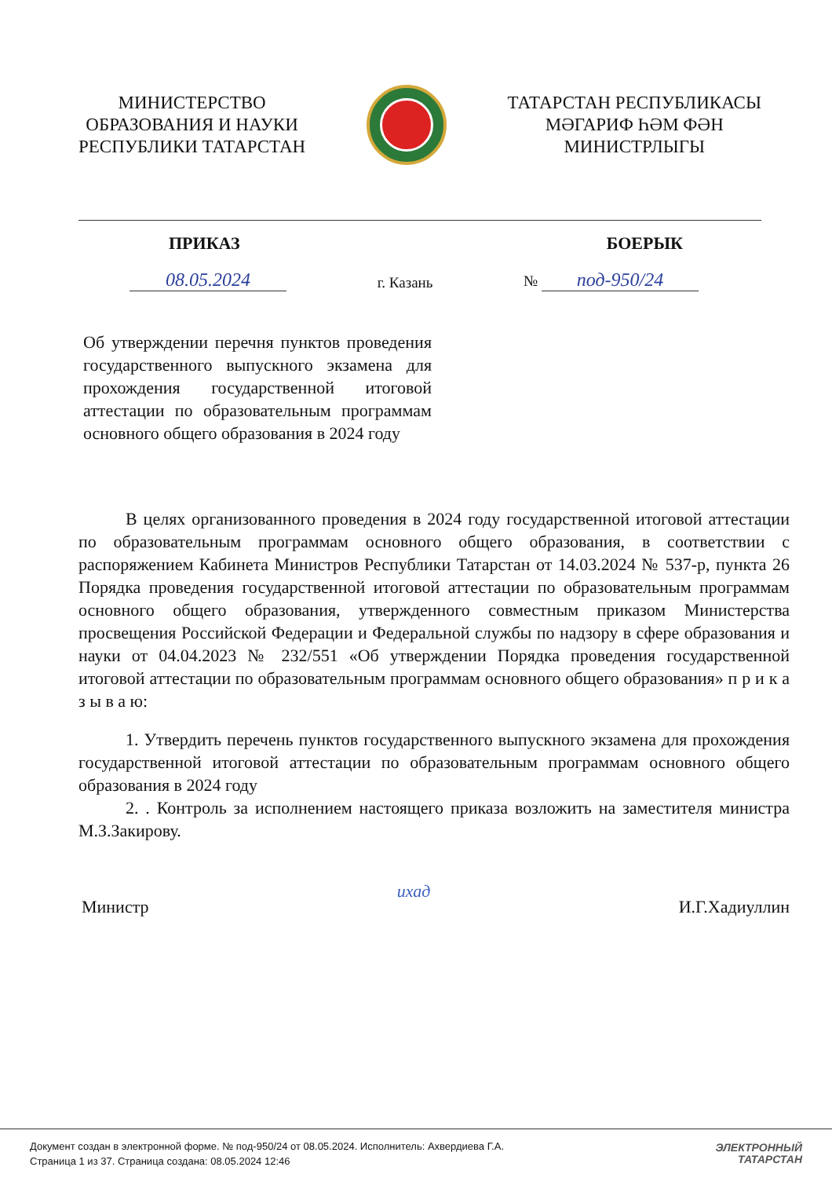МИНИСТЕРСТВО
ОБРАЗОВАНИЯ И НАУКИ
РЕСПУБЛИКИ ТАТАРСТАН
ТАТАРСТАН РЕСПУБЛИКАСЫ
МӘГАРИФ ҺӘМ ФӘН
МИНИСТРЛЫГЫ
ПРИКАЗ БОЕРЫК
08.05.2024 г. Казань № под-950/24
Об утверждении перечня пунктов проведения государственного выпускного экзамена для прохождения государственной итоговой аттестации по образовательным программам основного общего образования в 2024 году
В целях организованного проведения в 2024 году государственной итоговой аттестации по образовательным программам основного общего образования, в соответствии с распоряжением Кабинета Министров Республики Татарстан от 14.03.2024 № 537-р, пункта 26 Порядка проведения государственной итоговой аттестации по образовательным программам основного общего образования, утвержденного совместным приказом Министерства просвещения Российской Федерации и Федеральной службы по надзору в сфере образования и науки от 04.04.2023 № 232/551 «Об утверждении Порядка проведения государственной итоговой аттестации по образовательным программам основного общего образования» п р и к а з ы в а ю:
1. Утвердить перечень пунктов государственного выпускного экзамена для прохождения государственной итоговой аттестации по образовательным программам основного общего образования в 2024 году
2. . Контроль за исполнением настоящего приказа возложить на заместителя министра М.З.Закирову.
Министр ихад И.Г.Хадиуллин
Документ создан в электронной форме. № под-950/24 от 08.05.2024. Исполнитель: Ахвердиева Г.А.
Страница 1 из 37. Страница создана: 08.05.2024 12:46
ЭЛЕКТРОННЫЙ
ТАТАРСТАН